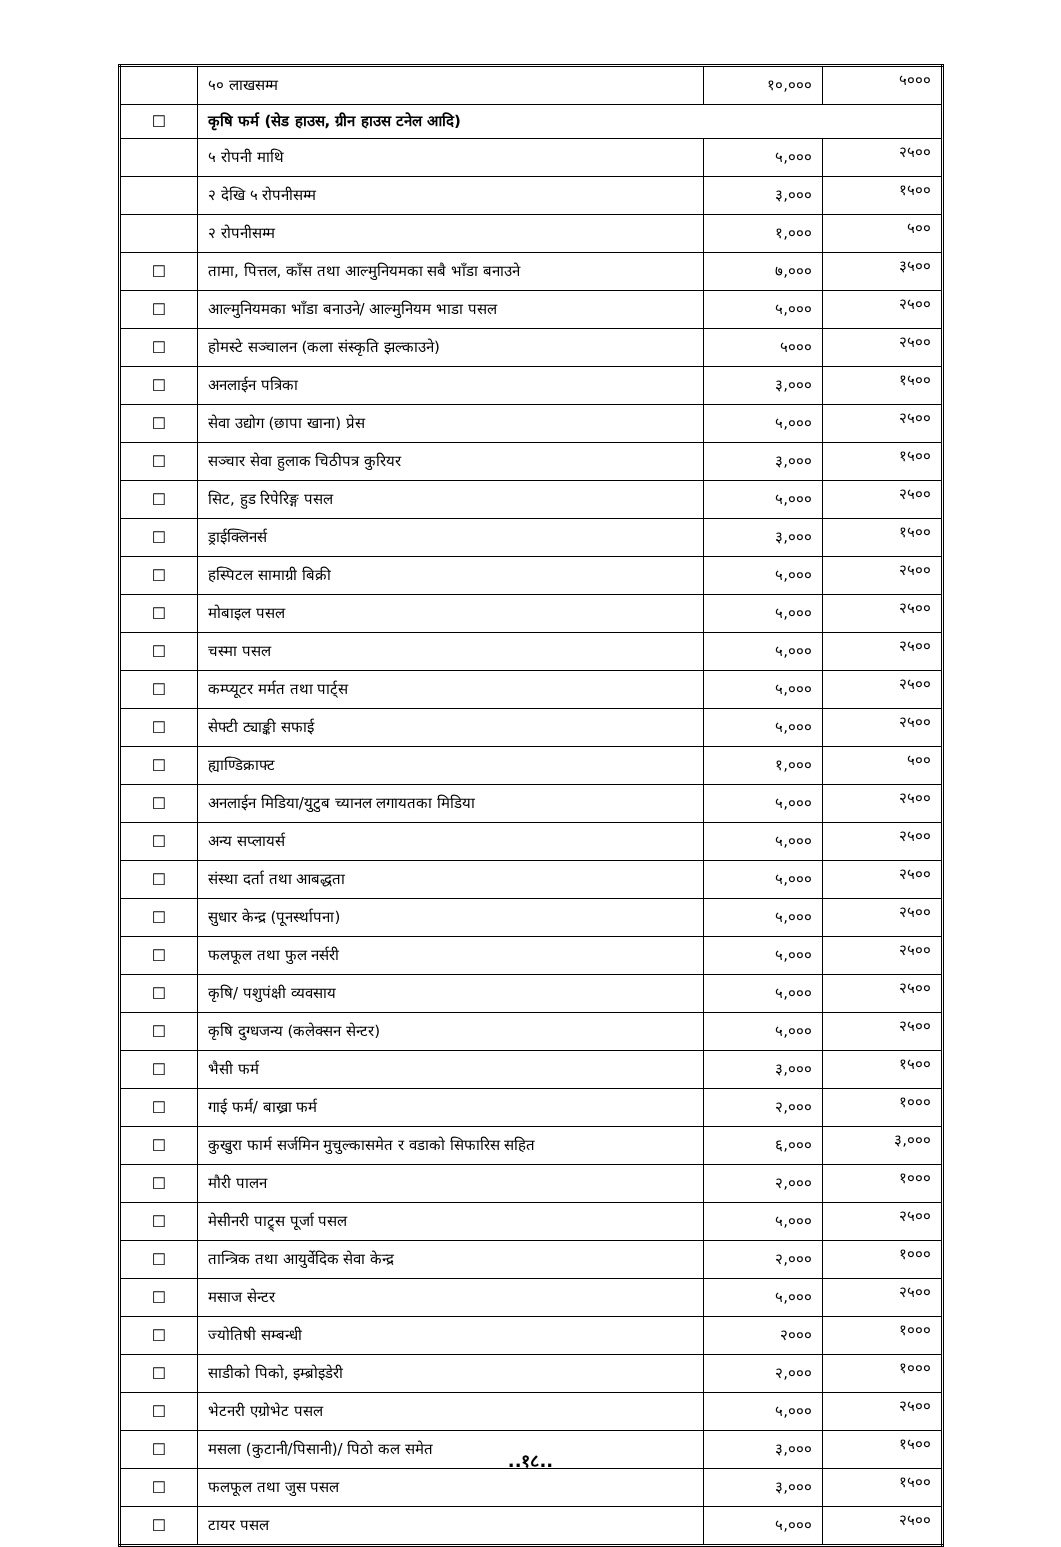| | ५० लाखसम्म | १०,००० | ५००० |
| ☐ | कृषि फर्म (सेड हाउस, ग्रीन हाउस टनेल आदि) | | |
| | ५ रोपनी माथि | ५,००० | २५०० |
| | २ देखि ५ रोपनीसम्म | ३,००० | १५०० |
| | २ रोपनीसम्म | १,००० | ५०० |
| ☐ | तामा, पित्तल, काँस तथा आल्मुनियमका सबै भाँडा बनाउने | ७,००० | ३५०० |
| ☐ | आल्मुनियमका भाँडा बनाउने/ आल्मुनियम भाडा पसल | ५,००० | २५०० |
| ☐ | होमस्टे सञ्चालन (कला संस्कृति झल्काउने) | ५००० | २५०० |
| ☐ | अनलाईन पत्रिका | ३,००० | १५०० |
| ☐ | सेवा उद्योग (छापा खाना) प्रेस | ५,००० | २५०० |
| ☐ | सञ्चार सेवा हुलाक चिठीपत्र कुरियर | ३,००० | १५०० |
| ☐ | सिट, हुड रिपेरिङ्ग पसल | ५,००० | २५०० |
| ☐ | ड्राईक्लिनर्स | ३,००० | १५०० |
| ☐ | हस्पिटल सामाग्री बिक्री | ५,००० | २५०० |
| ☐ | मोबाइल पसल | ५,००० | २५०० |
| ☐ | चस्मा पसल | ५,००० | २५०० |
| ☐ | कम्प्यूटर मर्मत तथा पार्ट्स | ५,००० | २५०० |
| ☐ | सेफ्टी ट्याङ्की सफाई | ५,००० | २५०० |
| ☐ | ह्याण्डिक्राफ्ट | १,००० | ५०० |
| ☐ | अनलाईन मिडिया/युटुब च्यानल लगायतका मिडिया | ५,००० | २५०० |
| ☐ | अन्य सप्लायर्स | ५,००० | २५०० |
| ☐ | संस्था दर्ता तथा आबद्धता | ५,००० | २५०० |
| ☐ | सुधार केन्द्र (पूनर्स्थापना) | ५,००० | २५०० |
| ☐ | फलफूल तथा फुल नर्सरी | ५,००० | २५०० |
| ☐ | कृषि/ पशुपंक्षी व्यवसाय | ५,००० | २५०० |
| ☐ | कृषि दुग्धजन्य (कलेक्सन सेन्टर) | ५,००० | २५०० |
| ☐ | भैसी फर्म | ३,००० | १५०० |
| ☐ | गाई फर्म/ बाख्रा फर्म | २,००० | १००० |
| ☐ | कुखुरा फार्म सर्जमिन मुचुल्कासमेत र वडाको सिफारिस सहित | ६,००० | ३,००० |
| ☐ | मौरी पालन | २,००० | १००० |
| ☐ | मेसीनरी पाट्र्स पूर्जा पसल | ५,००० | २५०० |
| ☐ | तान्त्रिक तथा आयुर्वेदिक सेवा केन्द्र | २,००० | १००० |
| ☐ | मसाज सेन्टर | ५,००० | २५०० |
| ☐ | ज्योतिषी सम्बन्धी | २००० | १००० |
| ☐ | साडीको पिको, इम्ब्रोइडेरी | २,००० | १००० |
| ☐ | भेटनरी एग्रोभेट पसल | ५,००० | २५०० |
| ☐ | मसला (कुटानी/पिसानी)/ पिठो कल समेत | ३,००० | १५०० |
| ☐ | फलफूल तथा जुस पसल | ३,००० | १५०० |
| ☐ | टायर पसल | ५,००० | २५०० |
..१८..